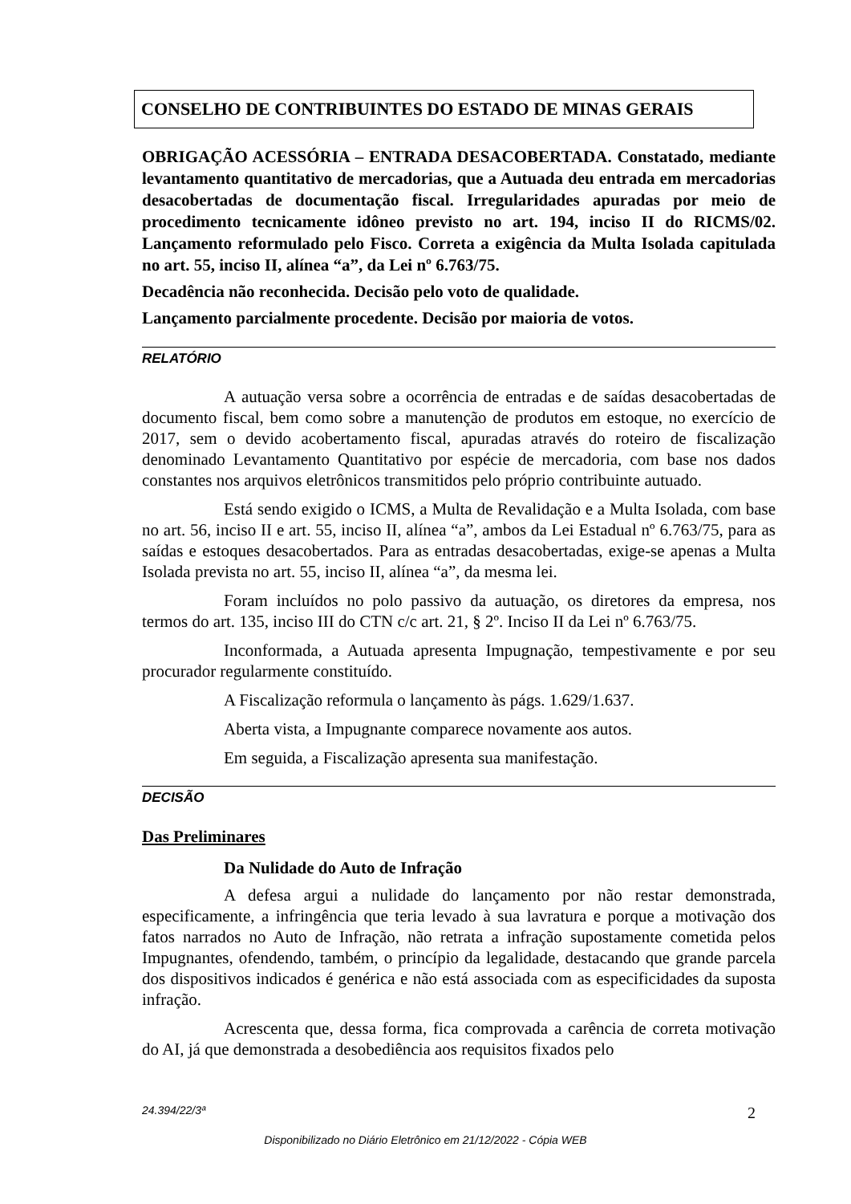CONSELHO DE CONTRIBUINTES DO ESTADO DE MINAS GERAIS
OBRIGAÇÃO ACESSÓRIA – ENTRADA DESACOBERTADA. Constatado, mediante levantamento quantitativo de mercadorias, que a Autuada deu entrada em mercadorias desacobertadas de documentação fiscal. Irregularidades apuradas por meio de procedimento tecnicamente idôneo previsto no art. 194, inciso II do RICMS/02. Lançamento reformulado pelo Fisco. Correta a exigência da Multa Isolada capitulada no art. 55, inciso II, alínea “a”, da Lei nº 6.763/75.
Decadência não reconhecida. Decisão pelo voto de qualidade.
Lançamento parcialmente procedente. Decisão por maioria de votos.
RELATÓRIO
A autuação versa sobre a ocorrência de entradas e de saídas desacobertadas de documento fiscal, bem como sobre a manutenção de produtos em estoque, no exercício de 2017, sem o devido acobertamento fiscal, apuradas através do roteiro de fiscalização denominado Levantamento Quantitativo por espécie de mercadoria, com base nos dados constantes nos arquivos eletrônicos transmitidos pelo próprio contribuinte autuado.
Está sendo exigido o ICMS, a Multa de Revalidação e a Multa Isolada, com base no art. 56, inciso II e art. 55, inciso II, alínea “a”, ambos da Lei Estadual nº 6.763/75, para as saídas e estoques desacobertados. Para as entradas desacobertadas, exige-se apenas a Multa Isolada prevista no art. 55, inciso II, alínea “a”, da mesma lei.
Foram incluídos no polo passivo da autuação, os diretores da empresa, nos termos do art. 135, inciso III do CTN c/c art. 21, § 2º. Inciso II da Lei nº 6.763/75.
Inconformada, a Autuada apresenta Impugnação, tempestivamente e por seu procurador regularmente constituído.
A Fiscalização reformula o lançamento às págs. 1.629/1.637.
Aberta vista, a Impugnante comparece novamente aos autos.
Em seguida, a Fiscalização apresenta sua manifestação.
DECISÃO
Das Preliminares
Da Nulidade do Auto de Infração
A defesa argui a nulidade do lançamento por não restar demonstrada, especificamente, a infringência que teria levado à sua lavratura e porque a motivação dos fatos narrados no Auto de Infração, não retrata a infração supostamente cometida pelos Impugnantes, ofendendo, também, o princípio da legalidade, destacando que grande parcela dos dispositivos indicados é genérica e não está associada com as especificidades da suposta infração.
Acrescenta que, dessa forma, fica comprovada a carência de correta motivação do AI, já que demonstrada a desobediência aos requisitos fixados pelo
24.394/22/3ª 2
Disponibilizado no Diário Eletrônico em 21/12/2022 - Cópia WEB